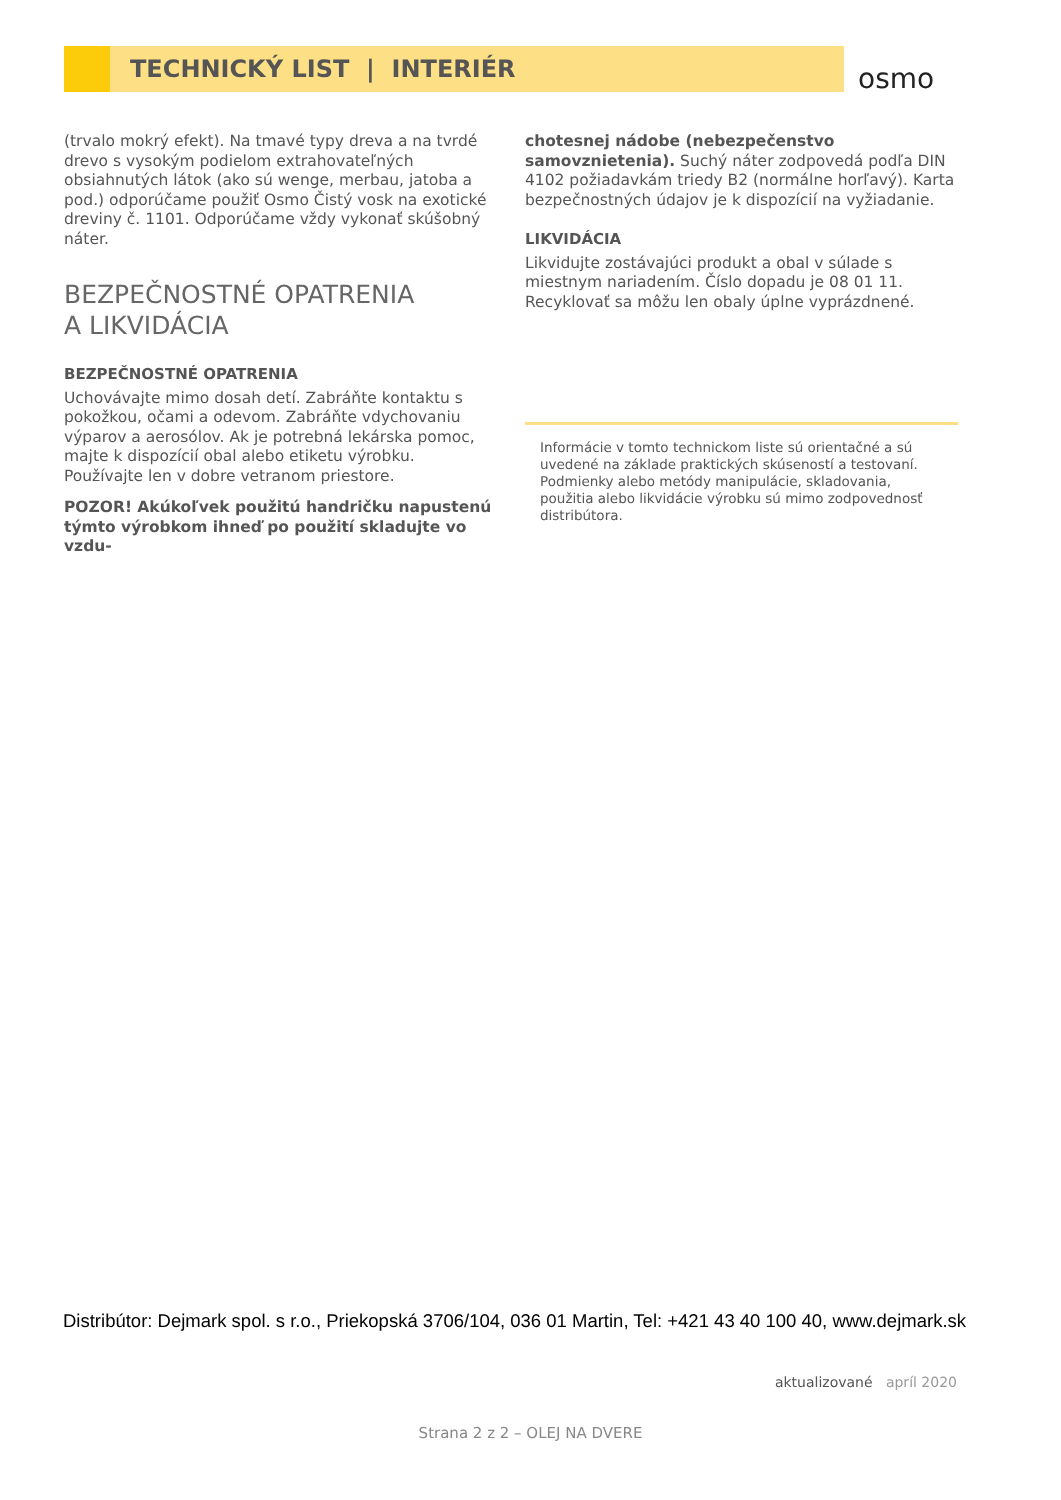TECHNICKÝ LIST | INTERIÉR
osmo
(trvalo mokrý efekt). Na tmavé typy dreva a na tvrdé drevo s vysokým podielom extrahovateľných obsiahnutých látok (ako sú wenge, merbau, jatoba a pod.) odporúčame použiť Osmo Čistý vosk na exotické dreviny č. 1101. Odporúčame vždy vykonať skúšobný náter.
BEZPEČNOSTNÉ OPATRENIA
A LIKVIDÁCIA
BEZPEČNOSTNÉ OPATRENIA
Uchovávajte mimo dosah detí. Zabráňte kontaktu s pokožkou, očami a odevom. Zabráňte vdychovaniu výparov a aerosólov. Ak je potrebná lekárska pomoc, majte k dispozícií obal alebo etiketu výrobku. Používajte len v dobre vetranom priestore.
POZOR! Akúkoľvek použitú handričku napustenú týmto výrobkom ihneď po použití skladujte vo vzdu-
chotesnej nádobe (nebezpečenstvo samovznietenia). Suchý náter zodpovedá podľa DIN 4102 požiadavkám triedy B2 (normálne horľavý). Karta bezpečnostných údajov je k dispozícií na vyžiadanie.
LIKVIDÁCIA
Likvidujte zostávajúci produkt a obal v súlade s miestnym nariadením. Číslo dopadu je 08 01 11. Recyklovať sa môžu len obaly úplne vyprázdnené.
Informácie v tomto technickom liste sú orientačné a sú uvedené na základe praktických skúseností a testovaní. Podmienky alebo metódy manipulácie, skladovania, použitia alebo likvidácie výrobku sú mimo zodpovednosť distribútora.
Distribútor: Dejmark spol. s r.o., Priekopská 3706/104, 036 01 Martin, Tel: +421 43 40 100 40, www.dejmark.sk
aktualizované apríl 2020
Strana 2 z 2 – OLEJ NA DVERE